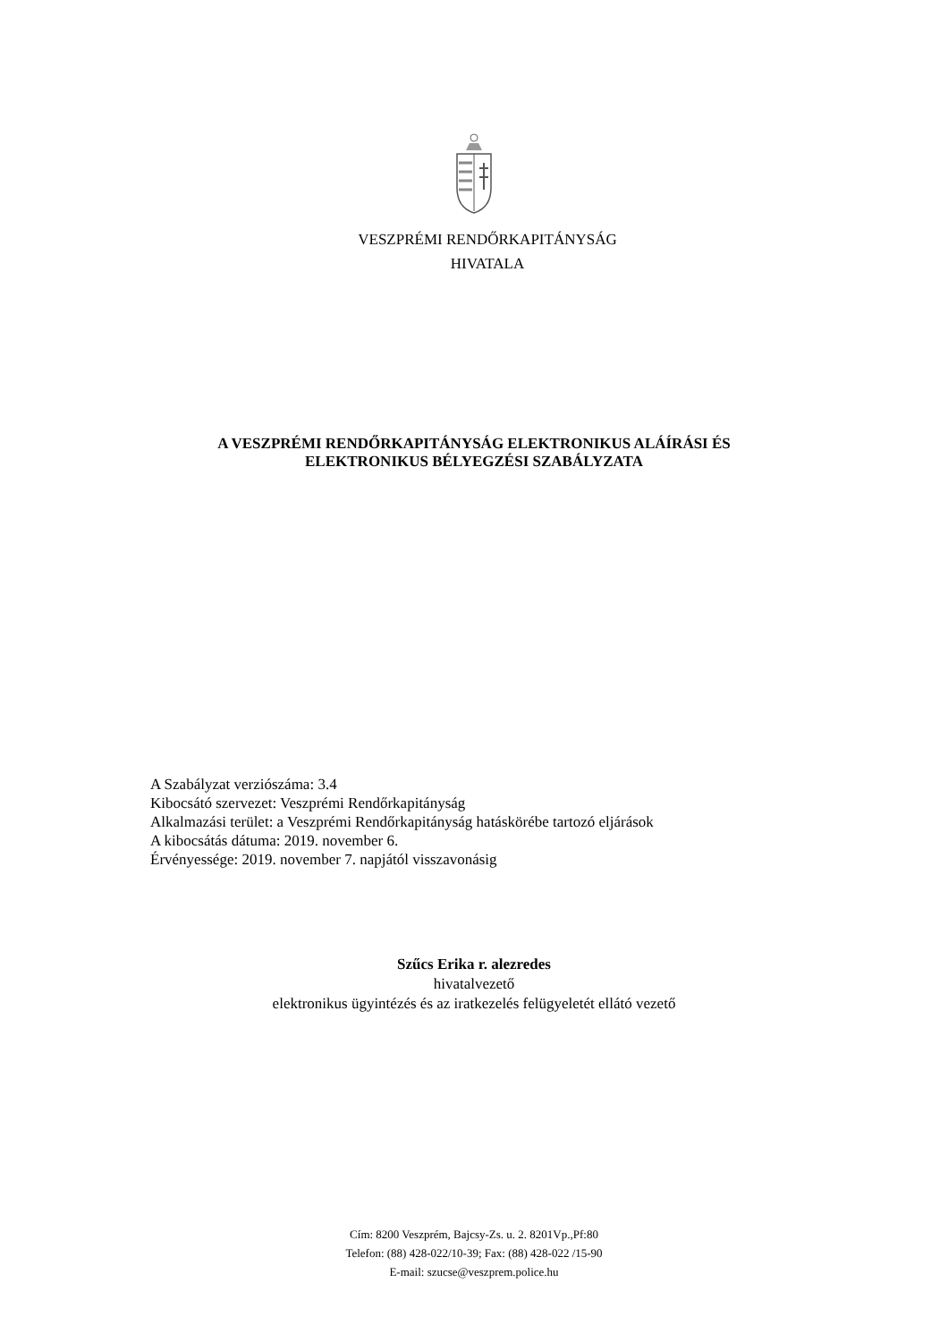VESZPRÉMI RENDŐRKAPITÁNYSÁG
HIVATALA
A VESZPRÉMI RENDŐRKAPITÁNYSÁG ELEKTRONIKUS ALÁÍRÁSI ÉS
ELEKTRONIKUS BÉLYEGZÉSI SZABÁLYZATA
A Szabályzat verziószáma: 3.4
Kibocsátó szervezet: Veszprémi Rendőrkapitányság
Alkalmazási terület: a Veszprémi Rendőrkapitányság hatáskörébe tartozó eljárások
A kibocsátás dátuma: 2019. november 6.
Érvényessége: 2019. november 7. napjától visszavonásig
Szűcs Erika r. alezredes
hivatalvezető
elektronikus ügyintézés és az iratkezelés felügyeletét ellátó vezető
Cím: 8200 Veszprém, Bajcsy-Zs. u. 2. 8201Vp.,Pf:80
Telefon: (88) 428-022/10-39; Fax: (88) 428-022 /15-90
E-mail: szucse@veszprem.police.hu